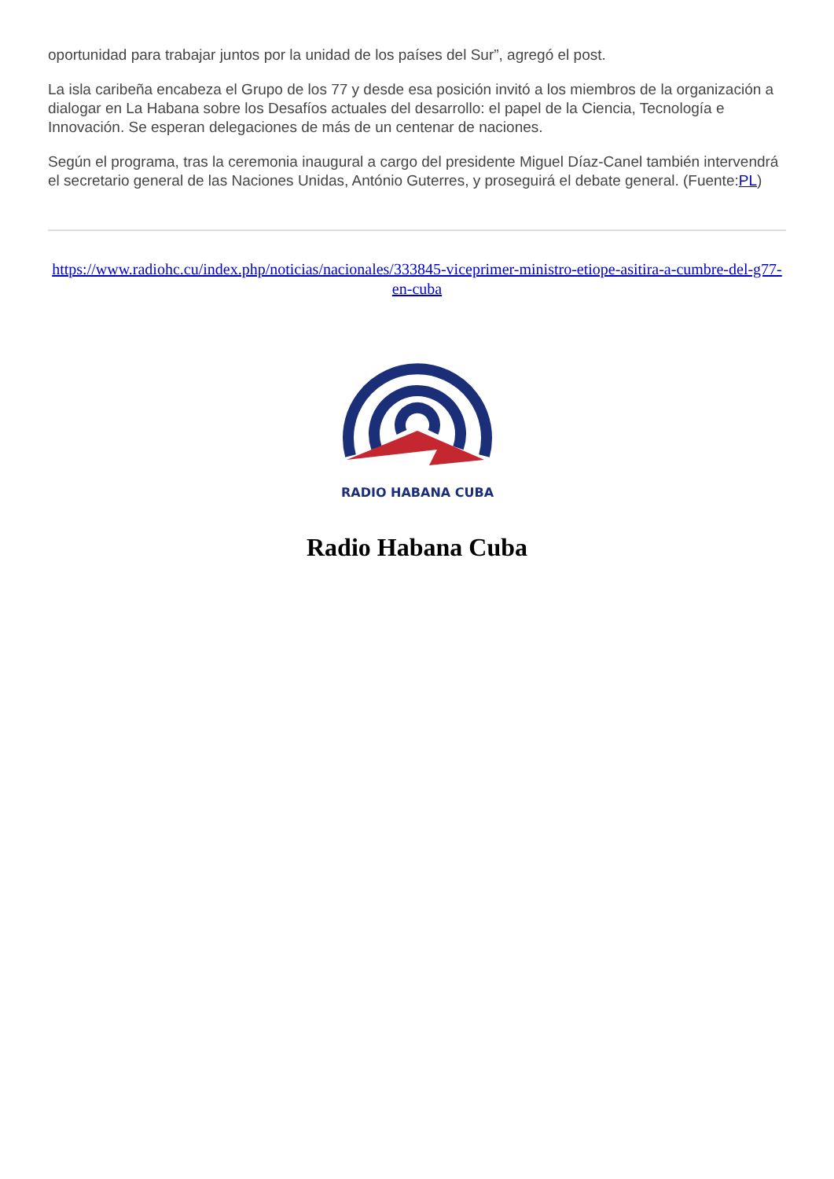oportunidad para trabajar juntos por la unidad de los países del Sur”, agregó el post.
La isla caribeña encabeza el Grupo de los 77 y desde esa posición invitó a los miembros de la organización a dialogar en La Habana sobre los Desafíos actuales del desarrollo: el papel de la Ciencia, Tecnología e Innovación. Se esperan delegaciones de más de un centenar de naciones.
Según el programa, tras la ceremonia inaugural a cargo del presidente Miguel Díaz-Canel también intervendrá el secretario general de las Naciones Unidas, António Guterres, y proseguirá el debate general. (Fuente:PL)
https://www.radiohc.cu/index.php/noticias/nacionales/333845-viceprimer-ministro-etiope-asitira-a-cumbre-del-g77-en-cuba
RADIO HABANA CUBA
Radio Habana Cuba